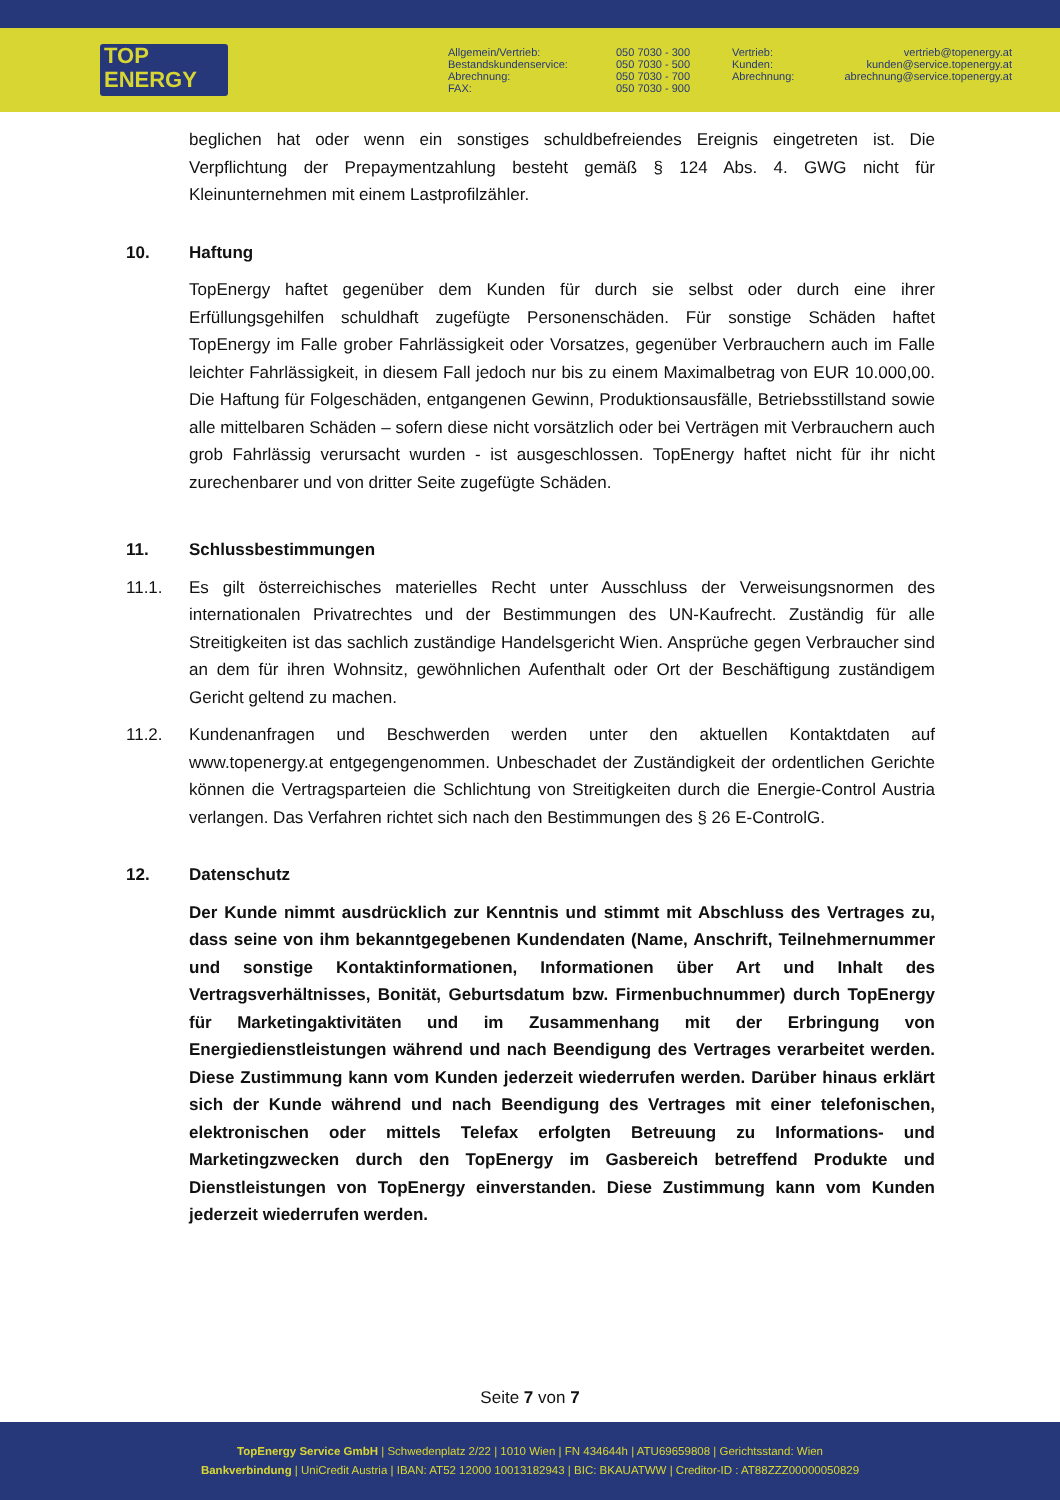TOP
ENERGY
Allgemein/Vertrieb:
Bestandskundenservice:
Abrechnung:
FAX:
050 7030 - 300
050 7030 - 500
050 7030 - 700
050 7030 - 900
Vertrieb:
Kunden:
Abrechnung:
vertrieb@topenergy.at
kunden@service.topenergy.at
abrechnung@service.topenergy.at
beglichen hat oder wenn ein sonstiges schuldbefreiendes Ereignis eingetreten ist. Die Verpflichtung der Prepaymentzahlung besteht gemäß § 124 Abs. 4. GWG nicht für Kleinunternehmen mit einem Lastprofilzähler.
10. Haftung
TopEnergy haftet gegenüber dem Kunden für durch sie selbst oder durch eine ihrer Erfüllungsgehilfen schuldhaft zugefügte Personenschäden. Für sonstige Schäden haftet TopEnergy im Falle grober Fahrlässigkeit oder Vorsatzes, gegenüber Verbrauchern auch im Falle leichter Fahrlässigkeit, in diesem Fall jedoch nur bis zu einem Maximalbetrag von EUR 10.000,00. Die Haftung für Folgeschäden, entgangenen Gewinn, Produktionsausfälle, Betriebsstillstand sowie alle mittelbaren Schäden – sofern diese nicht vorsätzlich oder bei Verträgen mit Verbrauchern auch grob Fahrlässig verursacht wurden - ist ausgeschlossen. TopEnergy haftet nicht für ihr nicht zurechenbarer und von dritter Seite zugefügte Schäden.
11. Schlussbestimmungen
11.1. Es gilt österreichisches materielles Recht unter Ausschluss der Verweisungsnormen des internationalen Privatrechtes und der Bestimmungen des UN-Kaufrecht. Zuständig für alle Streitigkeiten ist das sachlich zuständige Handelsgericht Wien. Ansprüche gegen Verbraucher sind an dem für ihren Wohnsitz, gewöhnlichen Aufenthalt oder Ort der Beschäftigung zuständigem Gericht geltend zu machen.
11.2. Kundenanfragen und Beschwerden werden unter den aktuellen Kontaktdaten auf www.topenergy.at entgegengenommen. Unbeschadet der Zuständigkeit der ordentlichen Gerichte können die Vertragsparteien die Schlichtung von Streitigkeiten durch die Energie-Control Austria verlangen. Das Verfahren richtet sich nach den Bestimmungen des § 26 E-ControlG.
12. Datenschutz
Der Kunde nimmt ausdrücklich zur Kenntnis und stimmt mit Abschluss des Vertrages zu, dass seine von ihm bekanntgegebenen Kundendaten (Name, Anschrift, Teilnehmernummer und sonstige Kontaktinformationen, Informationen über Art und Inhalt des Vertragsverhältnisses, Bonität, Geburtsdatum bzw. Firmenbuchnummer) durch TopEnergy für Marketingaktivitäten und im Zusammenhang mit der Erbringung von Energiedienstleistungen während und nach Beendigung des Vertrages verarbeitet werden. Diese Zustimmung kann vom Kunden jederzeit wiederrufen werden. Darüber hinaus erklärt sich der Kunde während und nach Beendigung des Vertrages mit einer telefonischen, elektronischen oder mittels Telefax erfolgten Betreuung zu Informations- und Marketingzwecken durch den TopEnergy im Gasbereich betreffend Produkte und Dienstleistungen von TopEnergy einverstanden. Diese Zustimmung kann vom Kunden jederzeit wiederrufen werden.
Seite 7 von 7
TopEnergy Service GmbH | Schwedenplatz 2/22 | 1010 Wien | FN 434644h | ATU69659808 | Gerichtsstand: Wien
Bankverbindung | UniCredit Austria | IBAN: AT52 12000 10013182943 | BIC: BKAUATWW | Creditor-ID : AT88ZZZ00000050829